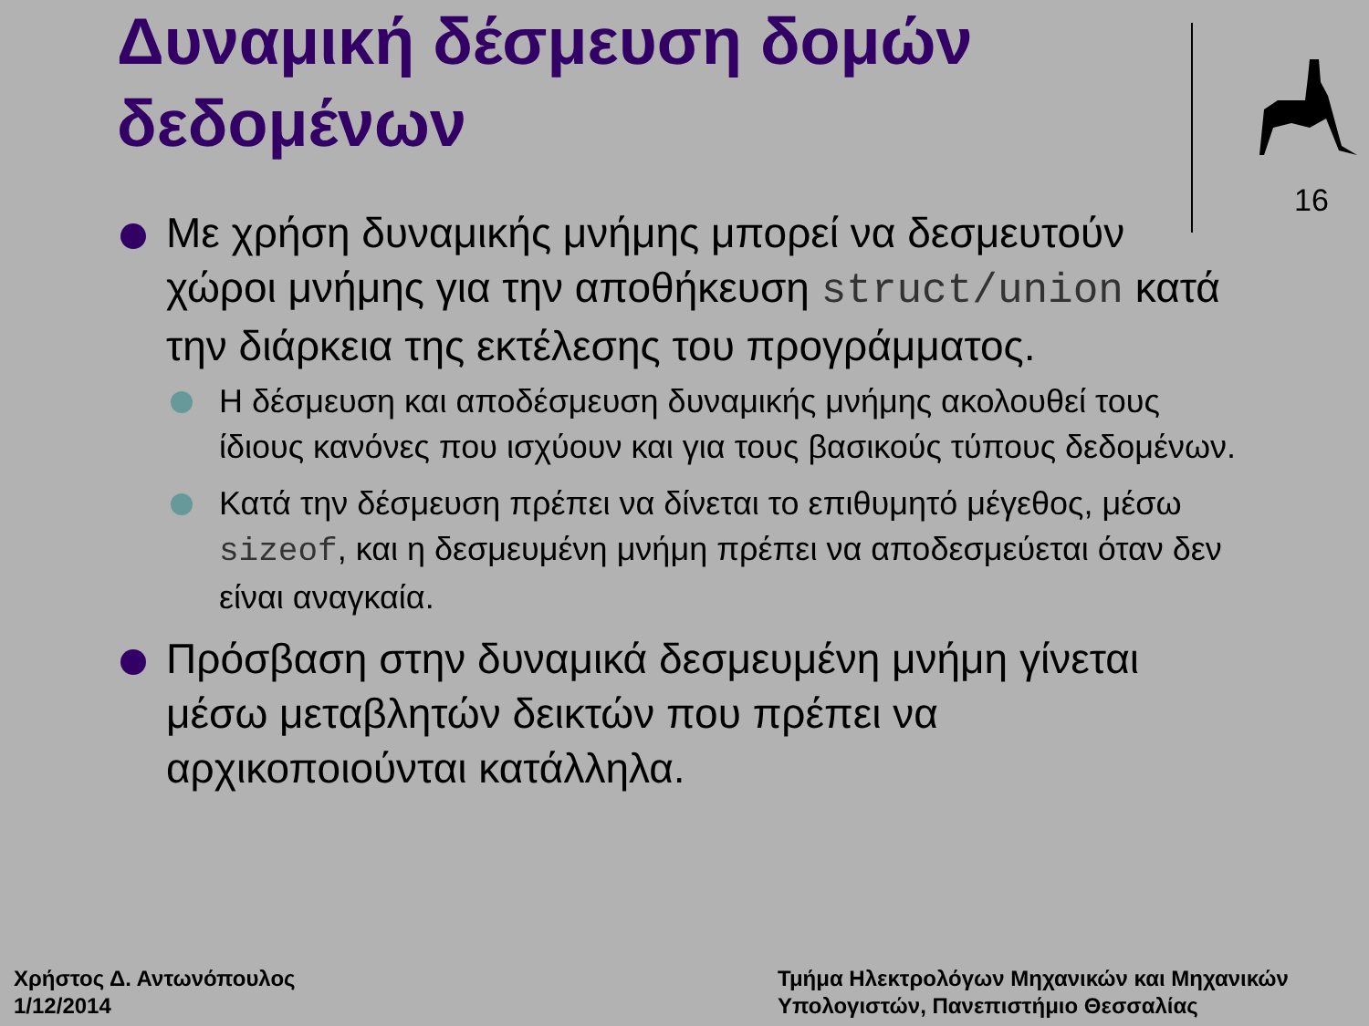Δυναμική δέσμευση δομών δεδομένων
16
Με χρήση δυναμικής μνήμης μπορεί να δεσμευτούν χώροι μνήμης για την αποθήκευση struct/union κατά την διάρκεια της εκτέλεσης του προγράμματος.
Η δέσμευση και αποδέσμευση δυναμικής μνήμης ακολουθεί τους ίδιους κανόνες που ισχύουν και για τους βασικούς τύπους δεδομένων.
Κατά την δέσμευση πρέπει να δίνεται το επιθυμητό μέγεθος, μέσω sizeof, και η δεσμευμένη μνήμη πρέπει να αποδεσμεύεται όταν δεν είναι αναγκαία.
Πρόσβαση στην δυναμικά δεσμευμένη μνήμη γίνεται μέσω μεταβλητών δεικτών που πρέπει να αρχικοποιούνται κατάλληλα.
Χρήστος Δ. Αντωνόπουλος
1/12/2014
Τμήμα Ηλεκτρολόγων Μηχανικών και Μηχανικών
Υπολογιστών, Πανεπιστήμιο Θεσσαλίας